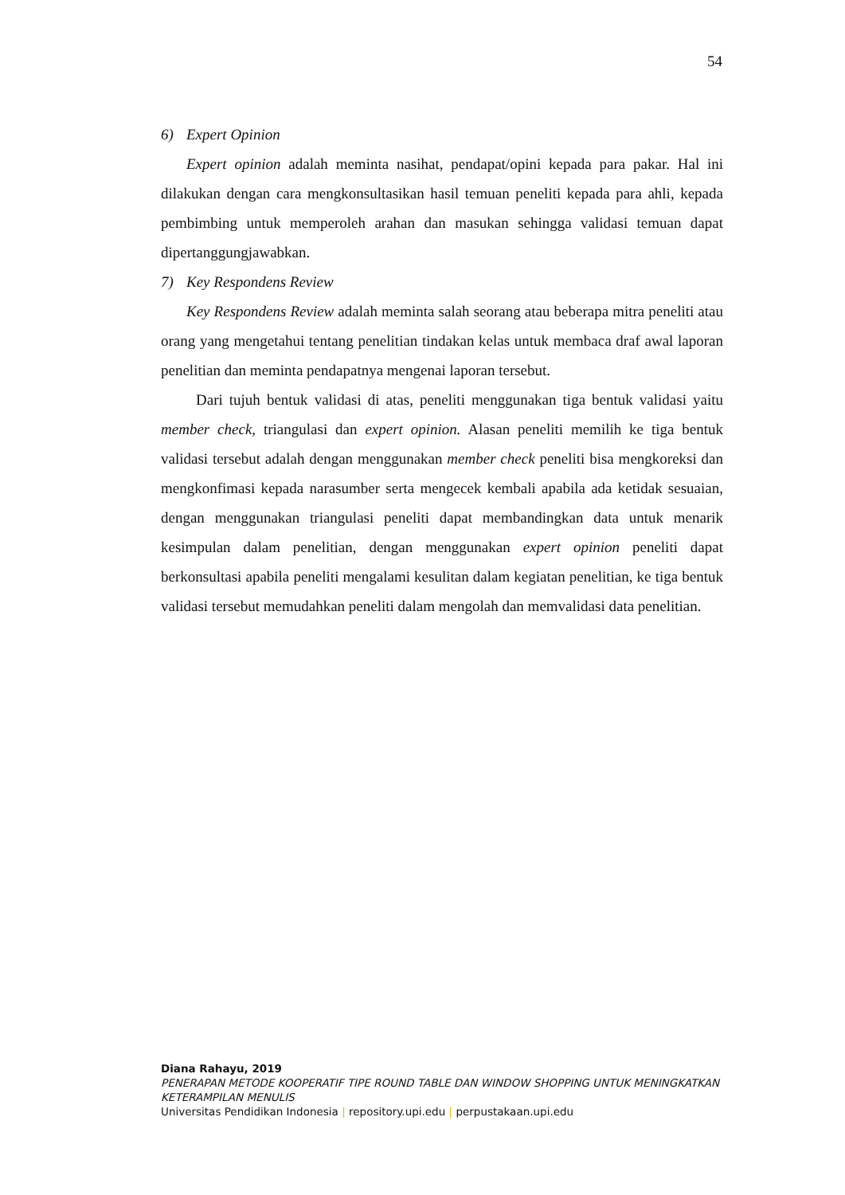54
6) Expert Opinion
Expert opinion adalah meminta nasihat, pendapat/opini kepada para pakar. Hal ini dilakukan dengan cara mengkonsultasikan hasil temuan peneliti kepada para ahli, kepada pembimbing untuk memperoleh arahan dan masukan sehingga validasi temuan dapat dipertanggungjawabkan.
7) Key Respondens Review
Key Respondens Review adalah meminta salah seorang atau beberapa mitra peneliti atau orang yang mengetahui tentang penelitian tindakan kelas untuk membaca draf awal laporan penelitian dan meminta pendapatnya mengenai laporan tersebut.
Dari tujuh bentuk validasi di atas, peneliti menggunakan tiga bentuk validasi yaitu member check, triangulasi dan expert opinion. Alasan peneliti memilih ke tiga bentuk validasi tersebut adalah dengan menggunakan member check peneliti bisa mengkoreksi dan mengkonfimasi kepada narasumber serta mengecek kembali apabila ada ketidak sesuaian, dengan menggunakan triangulasi peneliti dapat membandingkan data untuk menarik kesimpulan dalam penelitian, dengan menggunakan expert opinion peneliti dapat berkonsultasi apabila peneliti mengalami kesulitan dalam kegiatan penelitian, ke tiga bentuk validasi tersebut memudahkan peneliti dalam mengolah dan memvalidasi data penelitian.
Diana Rahayu, 2019
PENERAPAN METODE KOOPERATIF TIPE ROUND TABLE DAN WINDOW SHOPPING UNTUK MENINGKATKAN KETERAMPILAN MENULIS
Universitas Pendidikan Indonesia | repository.upi.edu | perpustakaan.upi.edu